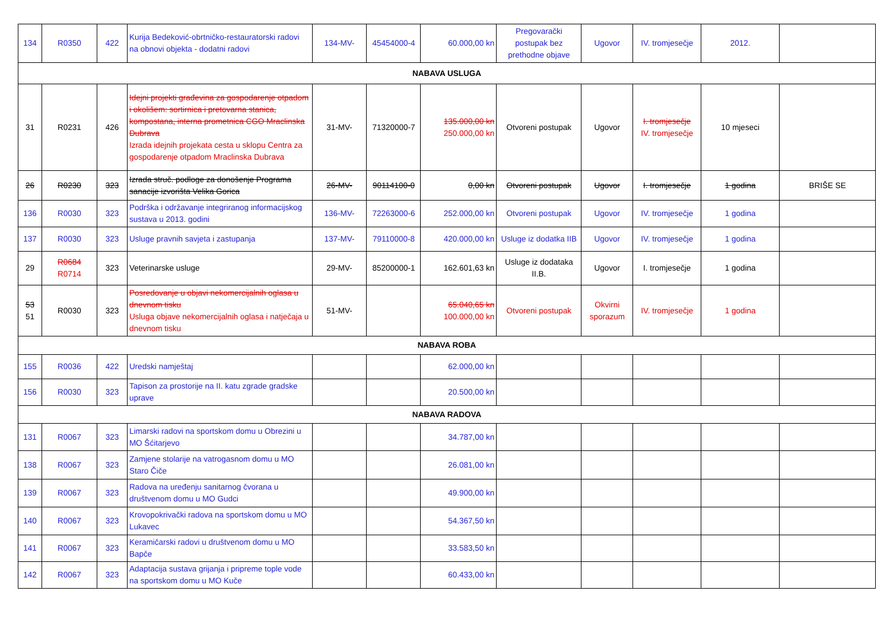| 134 | R0350 | 422 | Kurija Bedeković-obrtničko-restauratorski radovi na obnovi objekta - dodatni radovi | 134-MV- | 45454000-4 | 60.000,00 kn | Pregovarački postupak bez prethodne objave | Ugovor | IV. tromjesečje | 2012. | |
| NABAVA USLUGA | | | | | | | | | | | |
| 31 | R0231 | 426 | Idejni projekti građevina za gospodarenje otpadom i okolišem: sortirnica i pretovarna stanica, kompostana, interna prometnica CGO Mraclinska Dubrava Izrada idejnih projekata cesta u sklopu Centra za gospodarenje otpadom Mraclinska Dubrava | 31-MV- | 71320000-7 | 135.000,00 kn 250.000,00 kn | Otvoreni postupak | Ugovor | I. tromjesečje IV. tromjesečje | 10 mjeseci | |
| 26 | R0230 | 323 | Izrada struč. podloge za donošenje Programa sanacije izvorišta Velika Gorica | 26-MV- | 90114100-0 | 0,00 kn | Otvoreni postupak | Ugovor | I. tromjesečje | 1 godina | BRIŠE SE |
| 136 | R0030 | 323 | Podrška i održavanje integriranog informacijskog sustava u 2013. godini | 136-MV- | 72263000-6 | 252.000,00 kn | Otvoreni postupak | Ugovor | IV. tromjesečje | 1 godina | |
| 137 | R0030 | 323 | Usluge pravnih savjeta i zastupanja | 137-MV- | 79110000-8 | 420.000,00 kn | Usluge iz dodatka IIB | Ugovor | IV. tromjesečje | 1 godina | |
| 29 | R0684 R0714 | 323 | Veterinarske usluge | 29-MV- | 85200000-1 | 162.601,63 kn | Usluge iz dodataka II.B. | Ugovor | I. tromjesečje | 1 godina | |
| 53 51 | R0030 | 323 | Posredovanje u objavi nekomercijalnih oglasa u dnevnom tisku Usluga objave nekomercijalnih oglasa i natječaja u dnevnom tisku | 51-MV- | | 65.040,65 kn 100.000,00 kn | Otvoreni postupak | Okvirni sporazum | IV. tromjesečje | 1 godina | |
| NABAVA ROBA | | | | | | | | | | | |
| 155 | R0036 | 422 | Uredski namještaj | | | 62.000,00 kn | | | | | |
| 156 | R0030 | 323 | Tapison za prostorije na II. katu zgrade gradske uprave | | | 20.500,00 kn | | | | | |
| NABAVA RADOVA | | | | | | | | | | | |
| 131 | R0067 | 323 | Limarski radovi na sportskom domu u Obrezini u MO Šćitarjevo | | | 34.787,00 kn | | | | | |
| 138 | R0067 | 323 | Zamjene stolarije na vatrogasnom domu u MO Staro Čiče | | | 26.081,00 kn | | | | | |
| 139 | R0067 | 323 | Radova na uređenju sanitarnog čvorana u društvenom domu u MO Gudci | | | 49.900,00 kn | | | | | |
| 140 | R0067 | 323 | Krovopokrivački radova na sportskom domu u MO Lukavec | | | 54.367,50 kn | | | | | |
| 141 | R0067 | 323 | Keramičarski radovi u društvenom domu u MO Bapče | | | 33.583,50 kn | | | | | |
| 142 | R0067 | 323 | Adaptacija sustava grijanja i pripreme tople vode na sportskom domu u MO Kuče | | | 60.433,00 kn | | | | | |